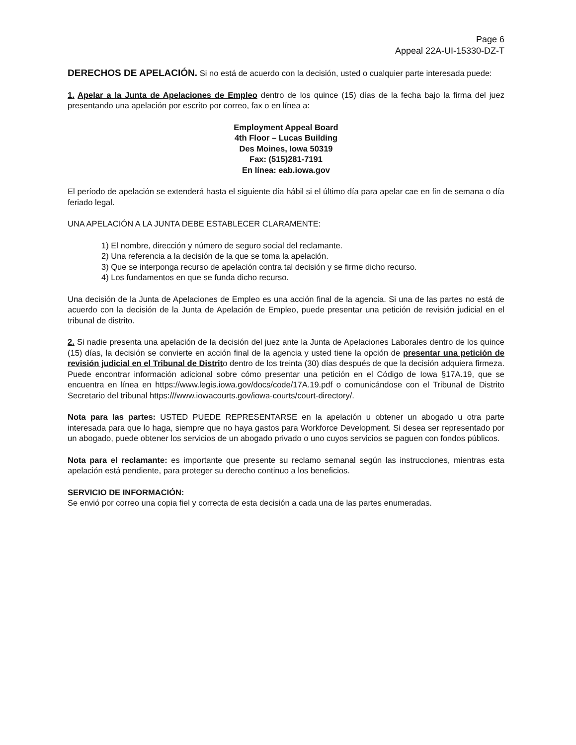Page 6
Appeal 22A-UI-15330-DZ-T
DERECHOS DE APELACIÓN. Si no está de acuerdo con la decisión, usted o cualquier parte interesada puede:
1. Apelar a la Junta de Apelaciones de Empleo dentro de los quince (15) días de la fecha bajo la firma del juez presentando una apelación por escrito por correo, fax o en línea a:
Employment Appeal Board
4th Floor – Lucas Building
Des Moines, Iowa 50319
Fax: (515)281-7191
En línea: eab.iowa.gov
El período de apelación se extenderá hasta el siguiente día hábil si el último día para apelar cae en fin de semana o día feriado legal.
UNA APELACIÓN A LA JUNTA DEBE ESTABLECER CLARAMENTE:
1) El nombre, dirección y número de seguro social del reclamante.
2) Una referencia a la decisión de la que se toma la apelación.
3) Que se interponga recurso de apelación contra tal decisión y se firme dicho recurso.
4) Los fundamentos en que se funda dicho recurso.
Una decisión de la Junta de Apelaciones de Empleo es una acción final de la agencia. Si una de las partes no está de acuerdo con la decisión de la Junta de Apelación de Empleo, puede presentar una petición de revisión judicial en el tribunal de distrito.
2. Si nadie presenta una apelación de la decisión del juez ante la Junta de Apelaciones Laborales dentro de los quince (15) días, la decisión se convierte en acción final de la agencia y usted tiene la opción de presentar una petición de revisión judicial en el Tribunal de Distrito dentro de los treinta (30) días después de que la decisión adquiera firmeza. Puede encontrar información adicional sobre cómo presentar una petición en el Código de Iowa §17A.19, que se encuentra en línea en https://www.legis.iowa.gov/docs/code/17A.19.pdf o comunicándose con el Tribunal de Distrito Secretario del tribunal https:///www.iowacourts.gov/iowa-courts/court-directory/.
Nota para las partes: USTED PUEDE REPRESENTARSE en la apelación u obtener un abogado u otra parte interesada para que lo haga, siempre que no haya gastos para Workforce Development. Si desea ser representado por un abogado, puede obtener los servicios de un abogado privado o uno cuyos servicios se paguen con fondos públicos.
Nota para el reclamante: es importante que presente su reclamo semanal según las instrucciones, mientras esta apelación está pendiente, para proteger su derecho continuo a los beneficios.
SERVICIO DE INFORMACIÓN:
Se envió por correo una copia fiel y correcta de esta decisión a cada una de las partes enumeradas.